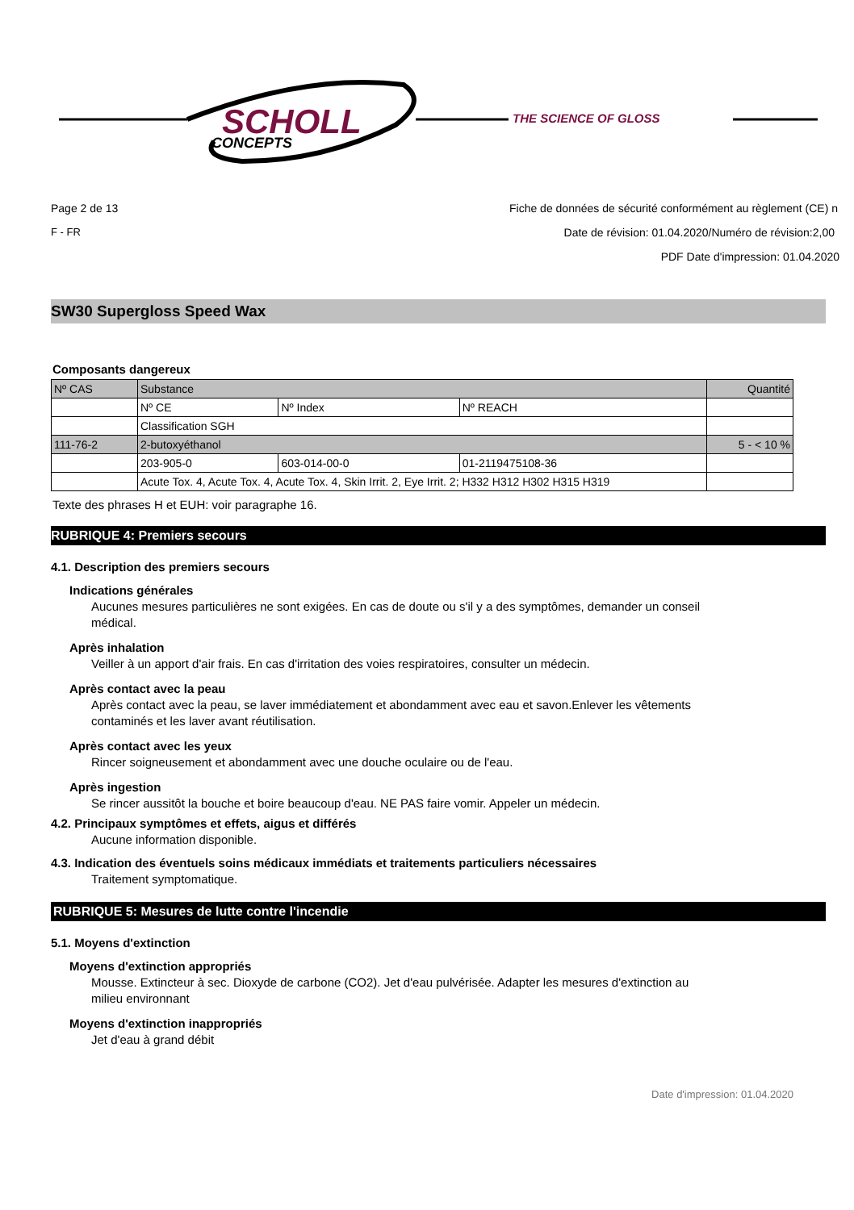SCHOLL
CONCEPTS
THE SCIENCE OF GLOSS
Page 2 de 13 Fiche de données de sécurité conformément au règlement (CE) n
F - FR Date de révision: 01.04.2020/Numéro de révision:2,00
PDF Date d'impression: 01.04.2020
SW30 Supergloss Speed Wax
Composants dangereux
| Nº CAS | Substance | | | Quantité |
| | Nº CE | Nº Index | Nº REACH | |
| | Classification SGH | | | |
| 111-76-2 | 2-butoxyéthanol | | | 5 - < 10 % |
| | 203-905-0 | 603-014-00-0 | 01-2119475108-36 | |
| | Acute Tox. 4, Acute Tox. 4, Acute Tox. 4, Skin Irrit. 2, Eye Irrit. 2; H332 H312 H302 H315 H319 | | | |
Texte des phrases H et EUH: voir paragraphe 16.
RUBRIQUE 4: Premiers secours
4.1. Description des premiers secours
Indications générales
Aucunes mesures particulières ne sont exigées. En cas de doute ou s'il y a des symptômes, demander un conseil médical.
Après inhalation
Veiller à un apport d'air frais. En cas d'irritation des voies respiratoires, consulter un médecin.
Après contact avec la peau
Après contact avec la peau, se laver immédiatement et abondamment avec eau et savon.Enlever les vêtements contaminés et les laver avant réutilisation.
Après contact avec les yeux
Rincer soigneusement et abondamment avec une douche oculaire ou de l'eau.
Après ingestion
Se rincer aussitôt la bouche et boire beaucoup d'eau. NE PAS faire vomir. Appeler un médecin.
4.2. Principaux symptômes et effets, aigus et différés
Aucune information disponible.
4.3. Indication des éventuels soins médicaux immédiats et traitements particuliers nécessaires
Traitement symptomatique.
RUBRIQUE 5: Mesures de lutte contre l'incendie
5.1. Moyens d'extinction
Moyens d'extinction appropriés
Mousse. Extincteur à sec. Dioxyde de carbone (CO2). Jet d'eau pulvérisée. Adapter les mesures d'extinction au milieu environnant
Moyens d'extinction inappropriés
Jet d'eau à grand débit
Date d'impression: 01.04.2020